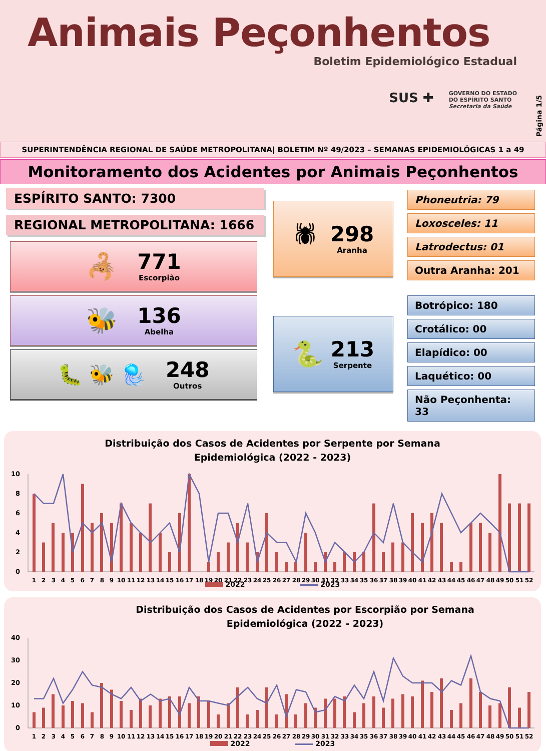Animais Peçonhentos
Boletim Epidemiológico Estadual
SUS ✚ GOVERNO DO ESTADO
DO ESPÍRITO SANTO
Secretaria da Saúde
Página 1/5
SUPERINTENDÊNCIA REGIONAL DE SAÚDE METROPOLITANA| BOLETIM Nº 49/2023 – SEMANAS EPIDEMIOLÓGICAS 1 a 49
Monitoramento dos Acidentes por Animais Peçonhentos
ESPÍRITO SANTO: 7300
REGIONAL METROPOLITANA: 1666
🦂
771
Escorpião
🐝
136
Abelha
🐛 🐝 🪼
248
Outros
🕷
298
Aranha
🐍
213
Serpente
Phoneutria: 79
Loxosceles: 11
Latrodectus: 01
Outra Aranha: 201
Botrópico: 180
Crotálico: 00
Elapídico: 00
Laquético: 00
Não Peçonhenta: 33
Distribuição dos Casos de Acidentes por Serpente por Semana Epidemiológica (2022 - 2023)
10
8
6
4
2
0
1
2
3
4
5
6
7
8
9
10
11
12
13
14
15
16
17
18
19
20
21
22
23
24
25
26
27
28
29
30
31
32
33
34
35
36
37
38
39
40
41
42
43
44
45
46
47
48
49
50
51
52
2022 2023
Distribuição dos Casos de Acidentes por Escorpião por Semana Epidemiológica (2022 - 2023)
40
30
20
10
0
1
2
3
4
5
6
7
8
9
10
11
12
13
14
15
16
17
18
19
20
21
22
23
24
25
26
27
28
29
30
31
32
33
34
35
36
37
38
39
40
41
42
43
44
45
46
47
48
49
50
51
52
2022 2023